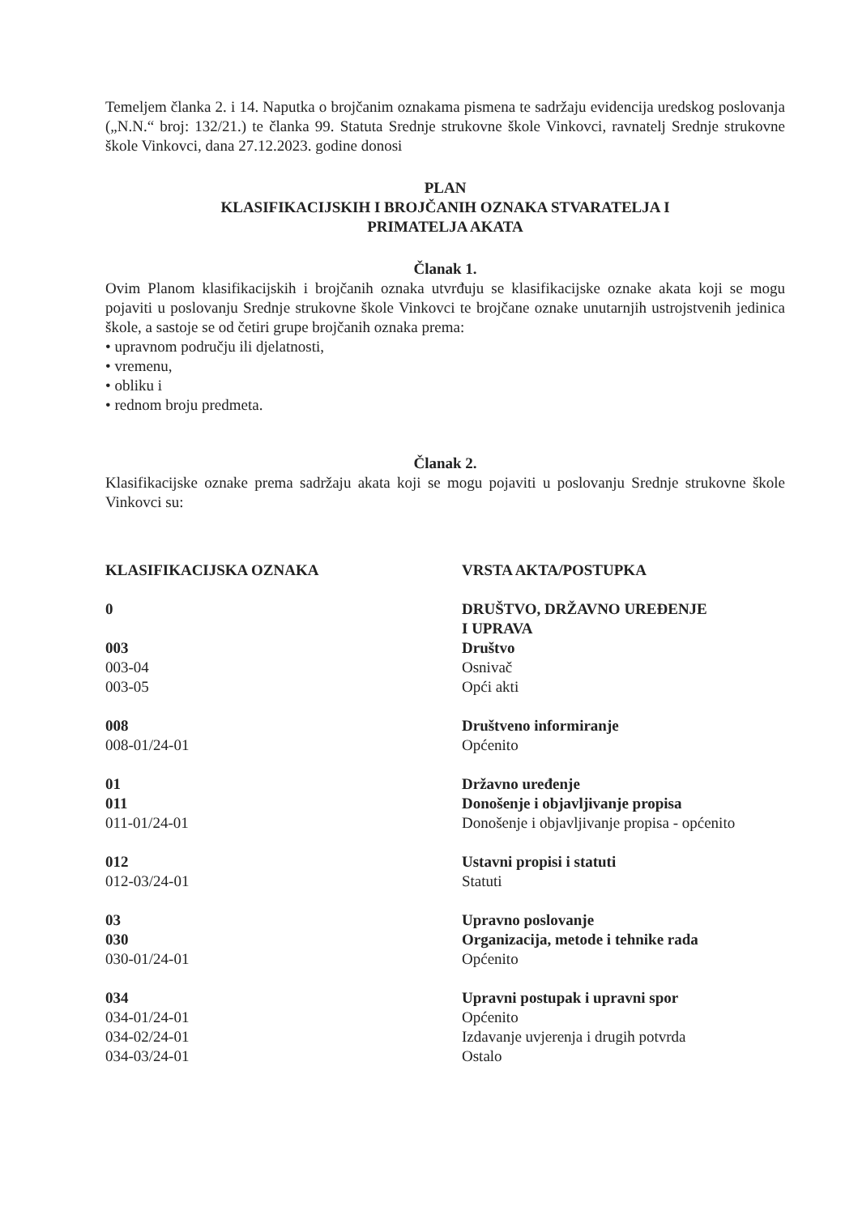Temeljem članka 2. i 14. Naputka o brojčanim oznakama pismena te sadržaju evidencija uredskog poslovanja („N.N.“ broj: 132/21.) te članka 99. Statuta Srednje strukovne škole Vinkovci, ravnatelj Srednje strukovne škole Vinkovci, dana 27.12.2023. godine donosi
PLAN
KLASIFIKACIJSKIH I BROJČANIH OZNAKA STVARATELJA I
PRIMATELJA AKATA
Članak 1.
Ovim Planom klasifikacijskih i brojčanih oznaka utvrđuju se klasifikacijske oznake akata koji se mogu pojaviti u poslovanju Srednje strukovne škole Vinkovci te brojčane oznake unutarnjih ustrojstvenih jedinica škole, a sastoje se od četiri grupe brojčanih oznaka prema:
• upravnom području ili djelatnosti,
• vremenu,
• obliku i
• rednom broju predmeta.
Članak 2.
Klasifikacijske oznake prema sadržaju akata koji se mogu pojaviti u poslovanju Srednje strukovne škole Vinkovci su:
| KLASIFIKACIJSKA OZNAKA | VRSTA AKTA/POSTUPKA |
| 0 | DRUŠTVO, DRŽAVNO UREĐENJE I UPRAVA |
| 003 003-04 003-05 | Društvo Osnivač Opći akti |
| 008 008-01/24-01 | Društveno informiranje Općenito |
| 01 011 011-01/24-01 | Državno uređenje Donošenje i objavljivanje propisa Donošenje i objavljivanje propisa - općenito |
| 012 012-03/24-01 | Ustavni propisi i statuti Statuti |
| 03 030 030-01/24-01 | Upravno poslovanje Organizacija, metode i tehnike rada Općenito |
| 034 034-01/24-01 034-02/24-01 034-03/24-01 | Upravni postupak i upravni spor Općenito Izdavanje uvjerenja i drugih potvrda Ostalo |